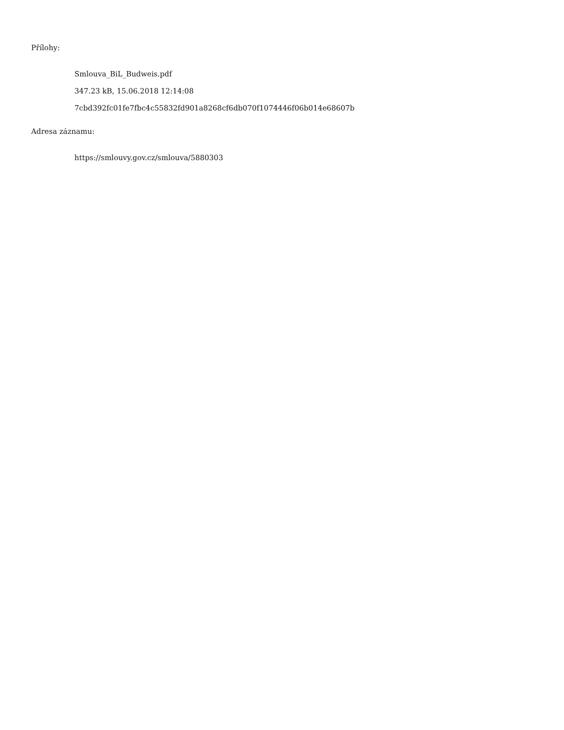Přílohy:
Smlouva_BiL_Budweis.pdf
347.23 kB, 15.06.2018 12:14:08
7cbd392fc01fe7fbc4c55832fd901a8268cf6db070f1074446f06b014e68607b
Adresa záznamu:
https://smlouvy.gov.cz/smlouva/5880303